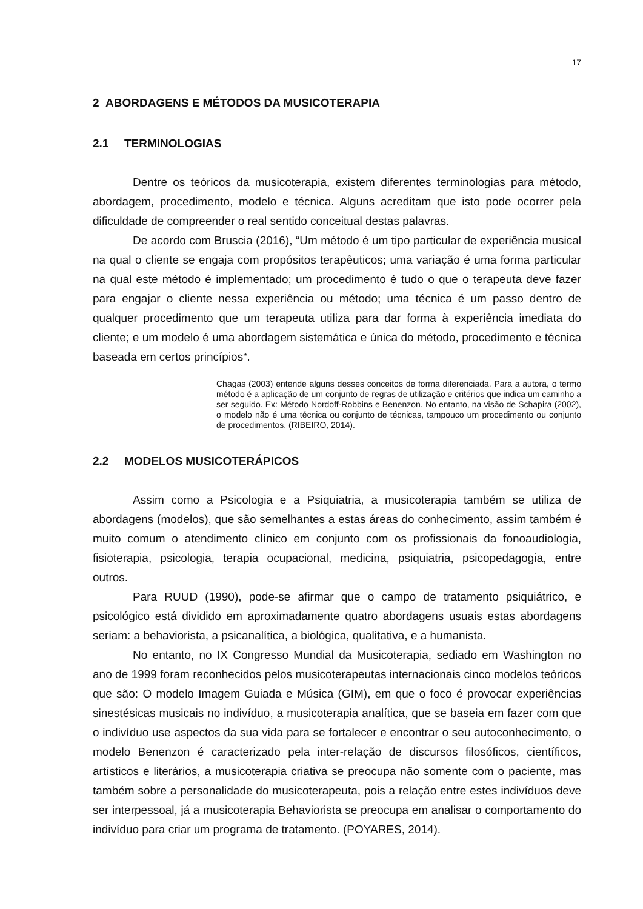17
2 ABORDAGENS E MÉTODOS DA MUSICOTERAPIA
2.1 TERMINOLOGIAS
Dentre os teóricos da musicoterapia, existem diferentes terminologias para método, abordagem, procedimento, modelo e técnica. Alguns acreditam que isto pode ocorrer pela dificuldade de compreender o real sentido conceitual destas palavras.
De acordo com Bruscia (2016), “Um método é um tipo particular de experiência musical na qual o cliente se engaja com propósitos terapêuticos; uma variação é uma forma particular na qual este método é implementado; um procedimento é tudo o que o terapeuta deve fazer para engajar o cliente nessa experiência ou método; uma técnica é um passo dentro de qualquer procedimento que um terapeuta utiliza para dar forma à experiência imediata do cliente; e um modelo é uma abordagem sistemática e única do método, procedimento e técnica baseada em certos princípios“.
Chagas (2003) entende alguns desses conceitos de forma diferenciada. Para a autora, o termo método é a aplicação de um conjunto de regras de utilização e critérios que indica um caminho a ser seguido. Ex: Método Nordoff-Robbins e Benenzon. No entanto, na visão de Schapira (2002), o modelo não é uma técnica ou conjunto de técnicas, tampouco um procedimento ou conjunto de procedimentos. (RIBEIRO, 2014).
2.2 MODELOS MUSICOTERÁPICOS
Assim como a Psicologia e a Psiquiatria, a musicoterapia também se utiliza de abordagens (modelos), que são semelhantes a estas áreas do conhecimento, assim também é muito comum o atendimento clínico em conjunto com os profissionais da fonoaudiologia, fisioterapia, psicologia, terapia ocupacional, medicina, psiquiatria, psicopedagogia, entre outros.
Para RUUD (1990), pode-se afirmar que o campo de tratamento psiquiátrico, e psicológico está dividido em aproximadamente quatro abordagens usuais estas abordagens seriam: a behaviorista, a psicanalítica, a biológica, qualitativa, e a humanista.
No entanto, no IX Congresso Mundial da Musicoterapia, sediado em Washington no ano de 1999 foram reconhecidos pelos musicoterapeutas internacionais cinco modelos teóricos que são: O modelo Imagem Guiada e Música (GIM), em que o foco é provocar experiências sinestésicas musicais no indivíduo, a musicoterapia analítica, que se baseia em fazer com que o indivíduo use aspectos da sua vida para se fortalecer e encontrar o seu autoconhecimento, o modelo Benenzon é caracterizado pela inter-relação de discursos filosóficos, científicos, artísticos e literários, a musicoterapia criativa se preocupa não somente com o paciente, mas também sobre a personalidade do musicoterapeuta, pois a relação entre estes indivíduos deve ser interpessoal, já a musicoterapia Behaviorista se preocupa em analisar o comportamento do indivíduo para criar um programa de tratamento. (POYARES, 2014).